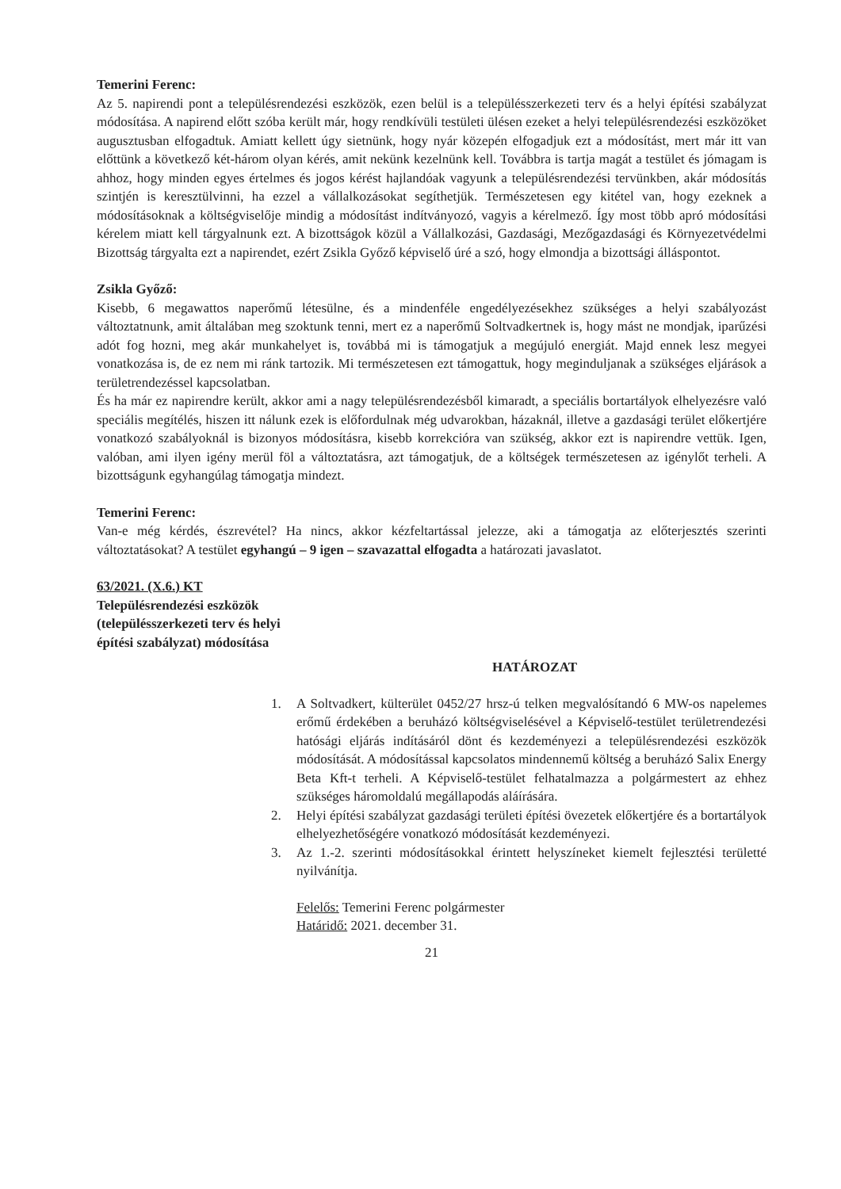Temerini Ferenc:
Az 5. napirendi pont a településrendezési eszközök, ezen belül is a településszerkezeti terv és a helyi építési szabályzat módosítása. A napirend előtt szóba került már, hogy rendkívüli testületi ülésen ezeket a helyi településrendezési eszközöket augusztusban elfogadtuk. Amiatt kellett úgy sietnünk, hogy nyár közepén elfogadjuk ezt a módosítást, mert már itt van előttünk a következő két-három olyan kérés, amit nekünk kezelnünk kell. Továbbra is tartja magát a testület és jómagam is ahhoz, hogy minden egyes értelmes és jogos kérést hajlandóak vagyunk a településrendezési tervünkben, akár módosítás szintjén is keresztülvinni, ha ezzel a vállalkozásokat segíthetjük. Természetesen egy kitétel van, hogy ezeknek a módosításoknak a költségviselője mindig a módosítást indítványozó, vagyis a kérelmező. Így most több apró módosítási kérelem miatt kell tárgyalnunk ezt. A bizottságok közül a Vállalkozási, Gazdasági, Mezőgazdasági és Környezetvédelmi Bizottság tárgyalta ezt a napirendet, ezért Zsikla Győző képviselő úré a szó, hogy elmondja a bizottsági álláspontot.
Zsikla Győző:
Kisebb, 6 megawattos naperőmű létesülne, és a mindenféle engedélyezésekhez szükséges a helyi szabályozást változtatnunk, amit általában meg szoktunk tenni, mert ez a naperőmű Soltvadkertnek is, hogy mást ne mondjak, iparűzési adót fog hozni, meg akár munkahelyet is, továbbá mi is támogatjuk a megújuló energiát. Majd ennek lesz megyei vonatkozása is, de ez nem mi ránk tartozik. Mi természetesen ezt támogattuk, hogy meginduljanak a szükséges eljárások a területrendezéssel kapcsolatban.
És ha már ez napirendre került, akkor ami a nagy településrendezésből kimaradt, a speciális bortartályok elhelyezésre való speciális megítélés, hiszen itt nálunk ezek is előfordulnak még udvarokban, házaknál, illetve a gazdasági terület előkertjére vonatkozó szabályoknál is bizonyos módosításra, kisebb korrekcióra van szükség, akkor ezt is napirendre vettük. Igen, valóban, ami ilyen igény merül föl a változtatásra, azt támogatjuk, de a költségek természetesen az igénylőt terheli. A bizottságunk egyhangúlag támogatja mindezt.
Temerini Ferenc:
Van-e még kérdés, észrevétel? Ha nincs, akkor kézfeltartással jelezze, aki a támogatja az előterjesztés szerinti változtatásokat? A testület egyhangú – 9 igen – szavazattal elfogadta a határozati javaslatot.
63/2021. (X.6.) KT
Településrendezési eszközök
(településszerkezeti terv és helyi
építési szabályzat) módosítása
HATÁROZAT
1. A Soltvadkert, külterület 0452/27 hrsz-ú telken megvalósítandó 6 MW-os napelemes erőmű érdekében a beruházó költségviselésével a Képviselő-testület területrendezési hatósági eljárás indításáról dönt és kezdeményezi a településrendezési eszközök módosítását. A módosítással kapcsolatos mindennemű költség a beruházó Salix Energy Beta Kft-t terheli. A Képviselő-testület felhatalmazza a polgármestert az ehhez szükséges háromoldalú megállapodás aláírására.
2. Helyi építési szabályzat gazdasági területi építési övezetek előkertjére és a bortartályok elhelyezhetőségére vonatkozó módosítását kezdeményezi.
3. Az 1.-2. szerinti módosításokkal érintett helyszíneket kiemelt fejlesztési területté nyilvánítja.
Felelős: Temerini Ferenc polgármester
Határidő: 2021. december 31.
21